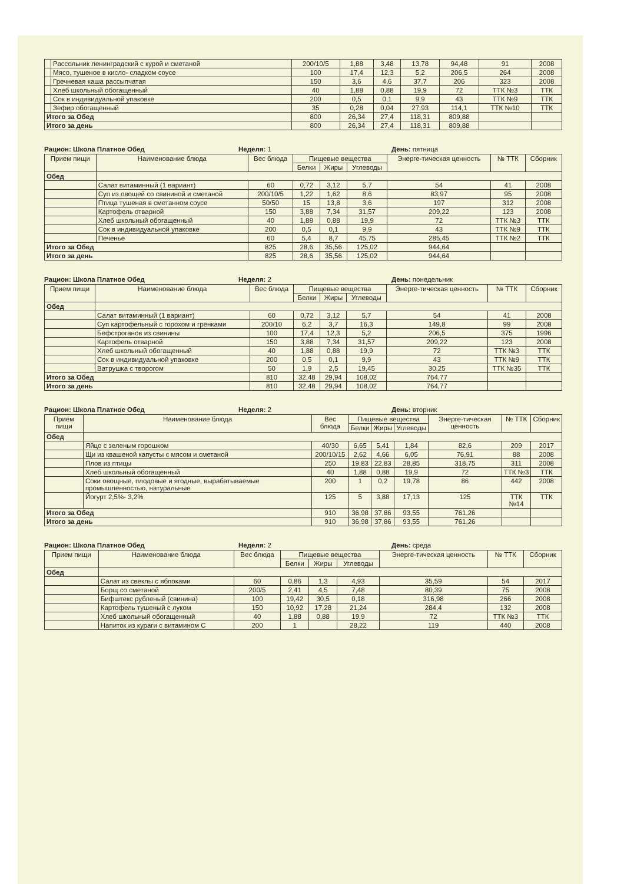| | Рассольник ленинградский с курой и сметаной | 200/10/5 | 1,88 | 3,48 | 13,78 | 94,48 | 91 | 2008 |
| | Мясо, тушеное в кисло- сладком соусе | 100 | 17,4 | 12,3 | 5,2 | 206,5 | 264 | 2008 |
| | Гречневая каша рассыпчатая | 150 | 3,6 | 4,6 | 37,7 | 206 | 323 | 2008 |
| | Хлеб школьный обогащенный | 40 | 1,88 | 0,88 | 19,9 | 72 | ТТК №3 | ТТК |
| | Сок в индивидуальной упаковке | 200 | 0,5 | 0,1 | 9,9 | 43 | ТТК №9 | ТТК |
| | Зефир обогащенный | 35 | 0,28 | 0,04 | 27,93 | 114,1 | ТТК №10 | ТТК |
| Итого за Обед | | 800 | 26,34 | 27,4 | 118,31 | 809,88 | | |
| Итого за день | | 800 | 26,34 | 27,4 | 118,31 | 809,88 | | |
Рацион: Школа Платное Обед Неделя: 1 День: пятница
| Прием пищи | Наименование блюда | Вес блюда | Пищевые вещества | | | Энерге-тическая ценность | № ТТК | Сборник |
| --- | --- | --- | --- | --- | --- | --- | --- | --- |
| | | | Белки | Жиры | Углеводы | | | |
| Обед | | | | | | | | |
| | Салат витаминный (1 вариант) | 60 | 0,72 | 3,12 | 5,7 | 54 | 41 | 2008 |
| | Суп из овощей со свининой и сметаной | 200/10/5 | 1,22 | 1,62 | 8,6 | 83,97 | 95 | 2008 |
| | Птица тушеная в сметанном соусе | 50/50 | 15 | 13,8 | 3,6 | 197 | 312 | 2008 |
| | Картофель отварной | 150 | 3,88 | 7,34 | 31,57 | 209,22 | 123 | 2008 |
| | Хлеб школьный обогащенный | 40 | 1,88 | 0,88 | 19,9 | 72 | ТТК №3 | ТТК |
| | Сок в индивидуальной упаковке | 200 | 0,5 | 0,1 | 9,9 | 43 | ТТК №9 | ТТК |
| | Печенье | 60 | 5,4 | 8,7 | 45,75 | 285,45 | ТТК №2 | ТТК |
| Итого за Обед | | 825 | 28,6 | 35,56 | 125,02 | 944,64 | | |
| Итого за день | | 825 | 28,6 | 35,56 | 125,02 | 944,64 | | |
Рацион: Школа Платное Обед Неделя: 2 День: понедельник
| Прием пищи | Наименование блюда | Вес блюда | Пищевые вещества | | | Энерге-тическая ценность | № ТТК | Сборник |
| --- | --- | --- | --- | --- | --- | --- | --- | --- |
| | | | Белки | Жиры | Углеводы | | | |
| Обед | | | | | | | | |
| | Салат витаминный (1 вариант) | 60 | 0,72 | 3,12 | 5,7 | 54 | 41 | 2008 |
| | Суп картофельный с горохом и гренками | 200/10 | 6,2 | 3,7 | 16,3 | 149,8 | 99 | 2008 |
| | Бефстроганов из свинины | 100 | 17,4 | 12,3 | 5,2 | 206,5 | 375 | 1996 |
| | Картофель отварной | 150 | 3,88 | 7,34 | 31,57 | 209,22 | 123 | 2008 |
| | Хлеб школьный обогащенный | 40 | 1,88 | 0,88 | 19,9 | 72 | ТТК №3 | ТТК |
| | Сок в индивидуальной упаковке | 200 | 0,5 | 0,1 | 9,9 | 43 | ТТК №9 | ТТК |
| | Ватрушка с творогом | 50 | 1,9 | 2,5 | 19,45 | 30,25 | ТТК №35 | ТТК |
| Итого за Обед | | 810 | 32,48 | 29,94 | 108,02 | 764,77 | | |
| Итого за день | | 810 | 32,48 | 29,94 | 108,02 | 764,77 | | |
Рацион: Школа Платное Обед Неделя: 2 День: вторник
| Прием пищи | Наименование блюда | Вес блюда | Пищевые вещества | | | Энерге-тическая ценность | № ТТК | Сборник |
| --- | --- | --- | --- | --- | --- | --- | --- | --- |
| | | | Белки | Жиры | Углеводы | | | |
| Обед | | | | | | | | |
| | Яйцо с зеленым горошком | 40/30 | 6,65 | 5,41 | 1,84 | 82,6 | 209 | 2017 |
| | Щи из квашеной капусты с мясом и сметаной | 200/10/15 | 2,62 | 4,66 | 6,05 | 76,91 | 88 | 2008 |
| | Плов из птицы | 250 | 19,83 | 22,83 | 28,85 | 318,75 | 311 | 2008 |
| | Хлеб школьный обогащенный | 40 | 1,88 | 0,88 | 19,9 | 72 | ТТК №3 | ТТК |
| | Соки овощные, плодовые и ягодные, вырабатываемые промышленностью, натуральные | 200 | 1 | 0,2 | 19,78 | 86 | 442 | 2008 |
| | Йогурт 2,5%- 3,2% | 125 | 5 | 3,88 | 17,13 | 125 | ТТК №14 | ТТК |
| Итого за Обед | | 910 | 36,98 | 37,86 | 93,55 | 761,26 | | |
| Итого за день | | 910 | 36,98 | 37,86 | 93,55 | 761,26 | | |
Рацион: Школа Платное Обед Неделя: 2 День: среда
| Прием пищи | Наименование блюда | Вес блюда | Пищевые вещества | | | Энерге-тическая ценность | № ТТК | Сборник |
| --- | --- | --- | --- | --- | --- | --- | --- | --- |
| | | | Белки | Жиры | Углеводы | | | |
| Обед | | | | | | | | |
| | Салат из свеклы с яблоками | 60 | 0,86 | 1,3 | 4,93 | 35,59 | 54 | 2017 |
| | Борщ со сметаной | 200/5 | 2,41 | 4,5 | 7,48 | 80,39 | 75 | 2008 |
| | Бифштекс рубленый (свинина) | 100 | 19,42 | 30,5 | 0,18 | 316,98 | 266 | 2008 |
| | Картофель тушеный с луком | 150 | 10,92 | 17,28 | 21,24 | 284,4 | 132 | 2008 |
| | Хлеб школьный обогащенный | 40 | 1,88 | 0,88 | 19,9 | 72 | ТТК №3 | ТТК |
| | Напиток из кураги с витамином С | 200 | 1 | | 28,22 | 119 | 440 | 2008 |